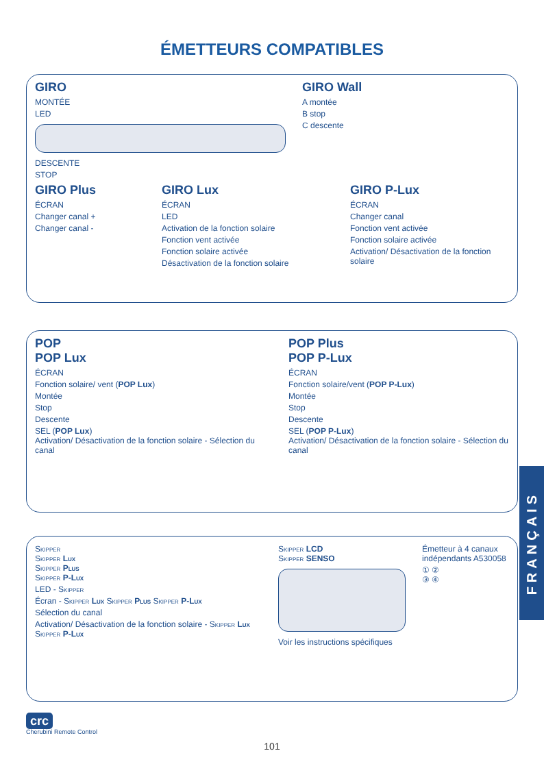ÉMETTEURS COMPATIBLES
GIRO
MONTÉE
LED
DESCENTE
STOP
GIRO Wall
A montée
B stop
C descente
GIRO Plus
ÉCRAN
Changer canal +
Changer canal -
GIRO Lux
ÉCRAN
LED
Activation de la fonction solaire
Fonction vent activée
Fonction solaire activée
Désactivation de la fonction solaire
GIRO P-Lux
ÉCRAN
Changer canal
Fonction vent activée
Fonction solaire activée
Activation/ Désactivation de la fonction solaire
POP
POP Lux
ÉCRAN
Fonction solaire/ vent (POP Lux)
Montée
Stop
Descente
SEL (POP Lux)
Activation/ Désactivation de la fonction solaire - Sélection du canal
POP Plus
POP P-Lux
ÉCRAN
Fonction solaire/vent (POP P-Lux)
Montée
Stop
Descente
SEL (POP P-Lux)
Activation/ Désactivation de la fonction solaire - Sélection du canal
Skipper
Skipper Lux
Skipper Plus
Skipper P-Lux
LED - Skipper
Écran - Skipper Lux Skipper Plus Skipper P-Lux
Sélection du canal
Activation/ Désactivation de la fonction solaire - Skipper Lux Skipper P-Lux
Skipper LCD
Skipper SENSO
Voir les instructions spécifiques
Émetteur à 4 canaux indépendants A530058
① ②
③ ④
crc
Cherubini Remote Control
101
FRANÇAIS